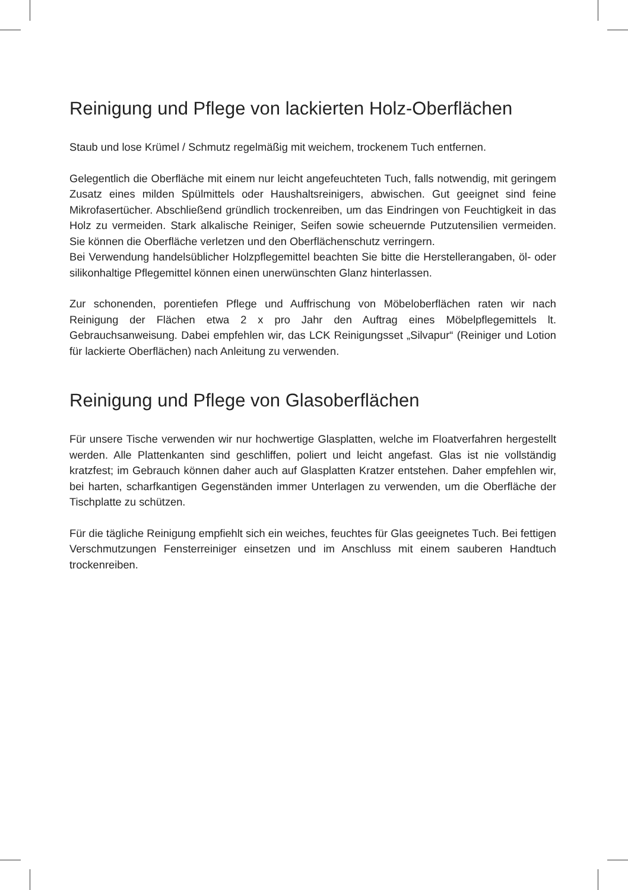Reinigung und Pflege von lackierten Holz-Oberflächen
Staub und lose Krümel / Schmutz regelmäßig mit weichem, trockenem Tuch entfernen.
Gelegentlich die Oberfläche mit einem nur leicht angefeuchteten Tuch, falls notwendig, mit geringem Zusatz eines milden Spülmittels oder Haushaltsreinigers, abwischen. Gut geeignet sind feine Mikrofasertücher. Abschließend gründlich trockenreiben, um das Eindringen von Feuchtigkeit in das Holz zu vermeiden. Stark alkalische Reiniger, Seifen sowie scheuernde Putzutensilien vermeiden. Sie können die Oberfläche verletzen und den Oberflächenschutz verringern.
Bei Verwendung handelsüblicher Holzpflegemittel beachten Sie bitte die Herstellerangaben, öl- oder silikonhaltige Pflegemittel können einen unerwünschten Glanz hinterlassen.
Zur schonenden, porentiefen Pflege und Auffrischung von Möbeloberflächen raten wir nach Reinigung der Flächen etwa 2 x pro Jahr den Auftrag eines Möbelpflegemittels lt. Gebrauchsanweisung. Dabei empfehlen wir, das LCK Reinigungsset „Silvapur“ (Reiniger und Lotion für lackierte Oberflächen) nach Anleitung zu verwenden.
Reinigung und Pflege von Glasoberflächen
Für unsere Tische verwenden wir nur hochwertige Glasplatten, welche im Floatverfahren hergestellt werden. Alle Plattenkanten sind geschliffen, poliert und leicht angefast. Glas ist nie vollständig kratzfest; im Gebrauch können daher auch auf Glasplatten Kratzer entstehen. Daher empfehlen wir, bei harten, scharfkantigen Gegenständen immer Unterlagen zu verwenden, um die Oberfläche der Tischplatte zu schützen.
Für die tägliche Reinigung empfiehlt sich ein weiches, feuchtes für Glas geeignetes Tuch. Bei fettigen Verschmutzungen Fensterreiniger einsetzen und im Anschluss mit einem sauberen Handtuch trockenreiben.